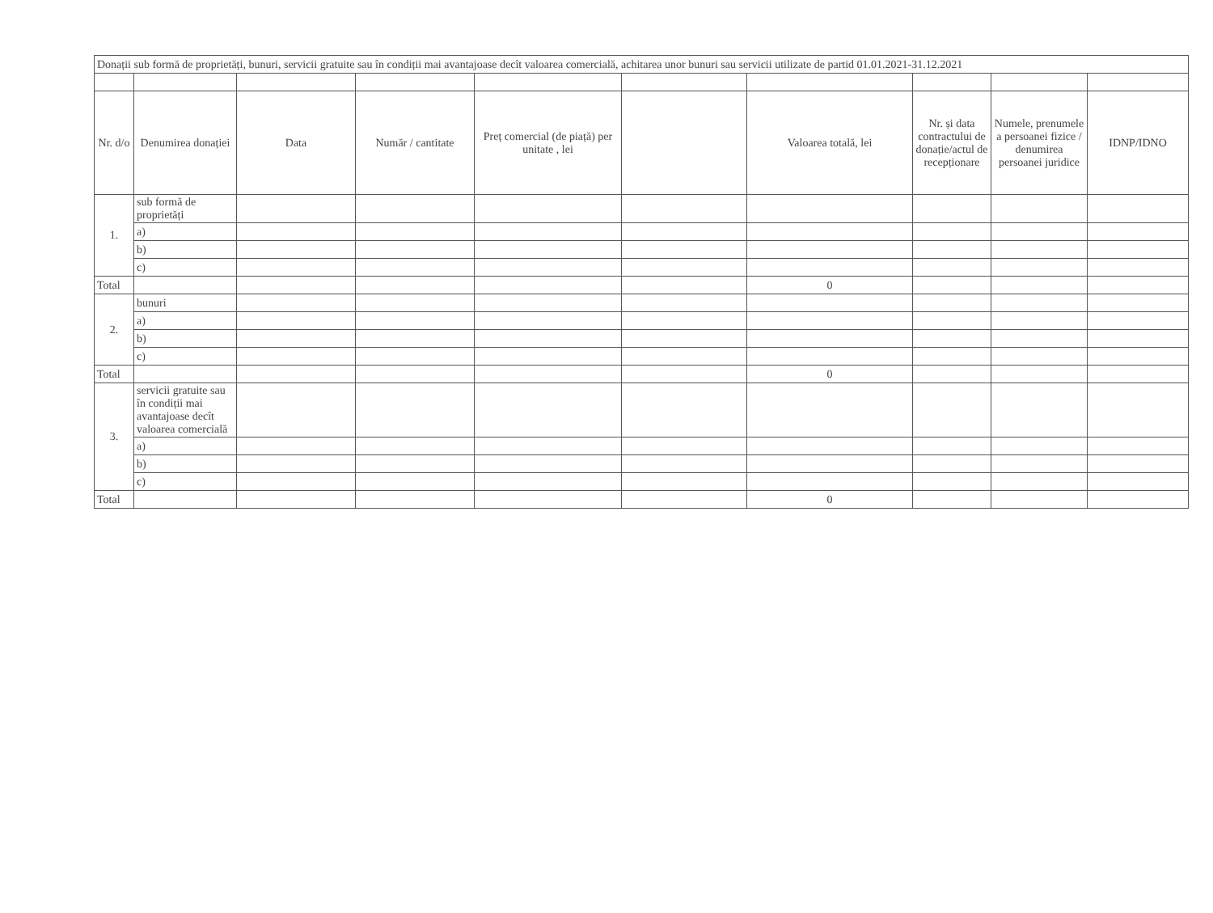| Donații sub formă de proprietăți, bunuri, servicii gratuite sau în condiții mai avantajoase decît valoarea comercială, achitarea unor bunuri sau servicii utilizate de partid 01.01.2021-31.12.2021 | | | | | | | | | |
| Nr. d/o | Denumirea donației | Data | Număr / cantitate | Preț comercial (de piață) per unitate , lei | | Valoarea totală, lei | Nr. și data contractului de donație/actul de recepționare | Numele, prenumele a persoanei fizice / denumirea persoanei juridice | IDNP/IDNO |
| 1. | sub formă de proprietăți | | | | | | | | |
| | a) | | | | | | | | |
| | b) | | | | | | | | |
| | c) | | | | | | | | |
| Total | | | | | | 0 | | | |
| 2. | bunuri | | | | | | | | |
| | a) | | | | | | | | |
| | b) | | | | | | | | |
| | c) | | | | | | | | |
| Total | | | | | | 0 | | | |
| 3. | servicii gratuite sau în condiții mai avantajoase decît valoarea comercială | | | | | | | | |
| | a) | | | | | | | | |
| | b) | | | | | | | | |
| | c) | | | | | | | | |
| Total | | | | | | 0 | | | |